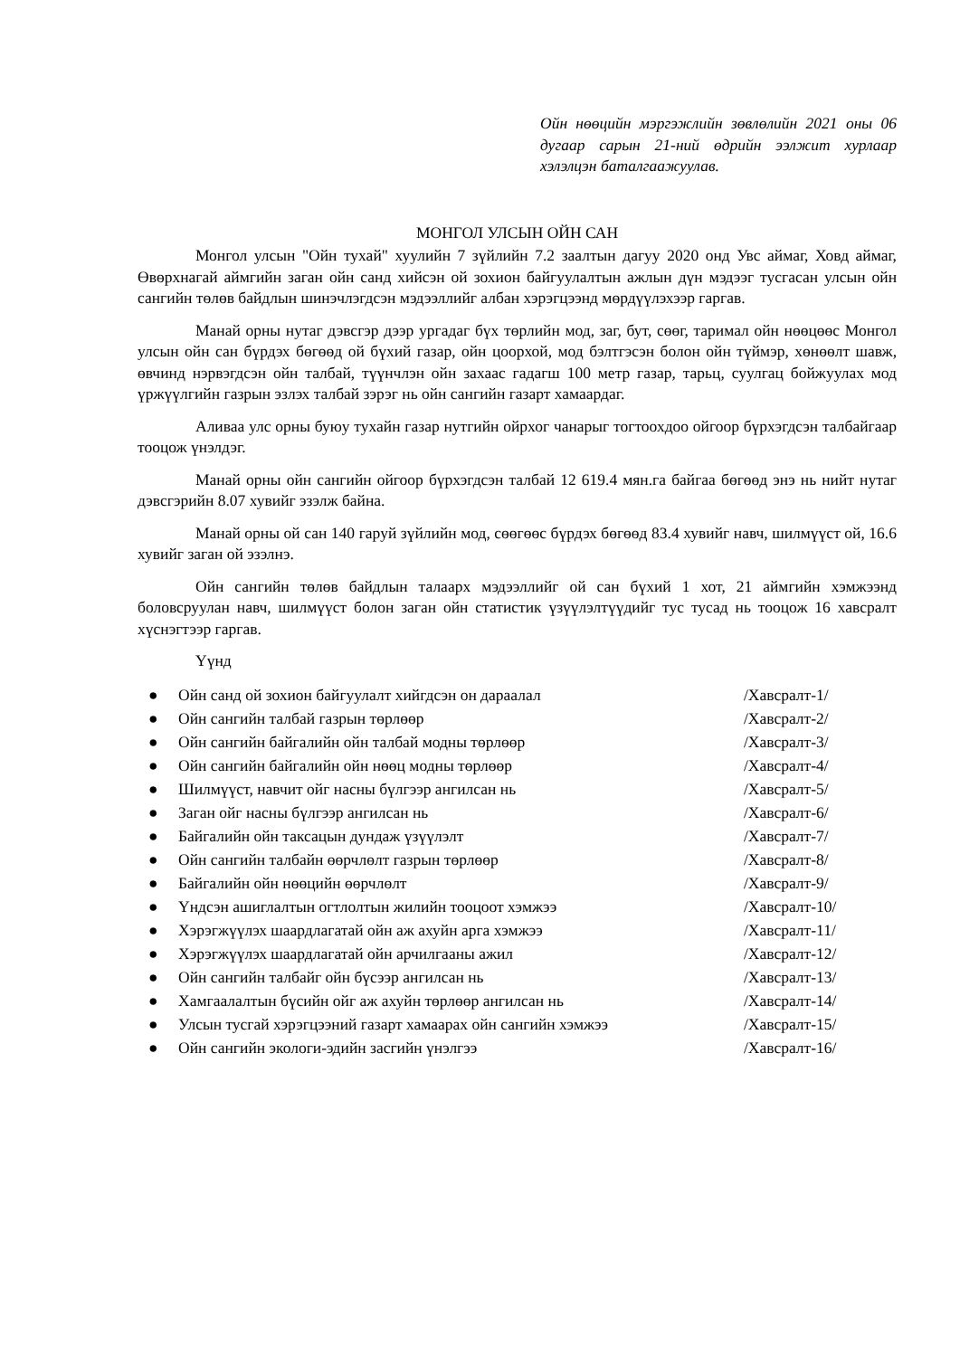Ойн нөөцийн мэргэжлийн зөвлөлийн 2021 оны 06 дугаар сарын 21-ний өдрийн ээлжит хурлаар хэлэлцэн баталгаажуулав.
МОНГОЛ УЛСЫН ОЙН САН
Монгол улсын "Ойн тухай" хуулийн 7 зүйлийн 7.2 заалтын дагуу 2020 онд Увс аймаг, Ховд аймаг, Өвөрхнагай аймгийн заган ойн санд хийсэн ой зохион байгуулалтын ажлын дүн мэдээг тусгасан улсын ойн сангийн төлөв байдлын шинэчлэгдсэн мэдээллийг албан хэрэгцээнд мөрдүүлэхээр гаргав.
Манай орны нутаг дэвсгэр дээр ургадаг бүх төрлийн мод, заг, бут, сөөг, таримал ойн нөөцөөс Монгол улсын ойн сан бүрдэх бөгөөд ой бүхий газар, ойн цоорхой, мод бэлтгэсэн болон ойн түймэр, хөнөөлт шавж, өвчинд нэрвэгдсэн ойн талбай, түүнчлэн ойн захаас гадагш 100 метр газар, тарьц, суулгац бойжуулах мод үржүүлгийн газрын эзлэх талбай зэрэг нь ойн сангийн газарт хамаардаг.
Аливаа улс орны буюу тухайн газар нутгийн ойрхог чанарыг тогтоохдоо ойгоор бүрхэгдсэн талбайгаар тооцож үнэлдэг.
Манай орны ойн сангийн ойгоор бүрхэгдсэн талбай 12 619.4 мян.га байгаа бөгөөд энэ нь нийт нутаг дэвсгэрийн 8.07 хувийг эзэлж байна.
Манай орны ой сан 140 гаруй зүйлийн мод, сөөгөөс бүрдэх бөгөөд 83.4 хувийг навч, шилмүүст ой, 16.6 хувийг заган ой эзэлнэ.
Ойн сангийн төлөв байдлын талаарх мэдээллийг ой сан бүхий 1 хот, 21 аймгийн хэмжээнд боловсруулан навч, шилмүүст болон заган ойн статистик үзүүлэлтүүдийг тус тусад нь тооцож 16 хавсралт хүснэгтээр гаргав.
Үүнд
● Ойн санд ой зохион байгуулалт хийгдсэн он дараалал /Хавсралт-1/
● Ойн сангийн талбай газрын төрлөөр /Хавсралт-2/
● Ойн сангийн байгалийн ойн талбай модны төрлөөр /Хавсралт-3/
● Ойн сангийн байгалийн ойн нөөц модны төрлөөр /Хавсралт-4/
● Шилмүүст, навчит ойг насны бүлгээр ангилсан нь /Хавсралт-5/
● Заган ойг насны бүлгээр ангилсан нь /Хавсралт-6/
● Байгалийн ойн таксацын дундаж үзүүлэлт /Хавсралт-7/
● Ойн сангийн талбайн өөрчлөлт газрын төрлөөр /Хавсралт-8/
● Байгалийн ойн нөөцийн өөрчлөлт /Хавсралт-9/
● Үндсэн ашиглалтын огтлолтын жилийн тооцоот хэмжээ /Хавсралт-10/
● Хэрэгжүүлэх шаардлагатай ойн аж ахуйн арга хэмжээ /Хавсралт-11/
● Хэрэгжүүлэх шаардлагатай ойн арчилгааны ажил /Хавсралт-12/
● Ойн сангийн талбайг ойн бүсээр ангилсан нь /Хавсралт-13/
● Хамгаалалтын бүсийн ойг аж ахуйн төрлөөр ангилсан нь /Хавсралт-14/
● Улсын тусгай хэрэгцээний газарт хамаарах ойн сангийн хэмжээ /Хавсралт-15/
● Ойн сангийн экологи-эдийн засгийн үнэлгээ /Хавсралт-16/